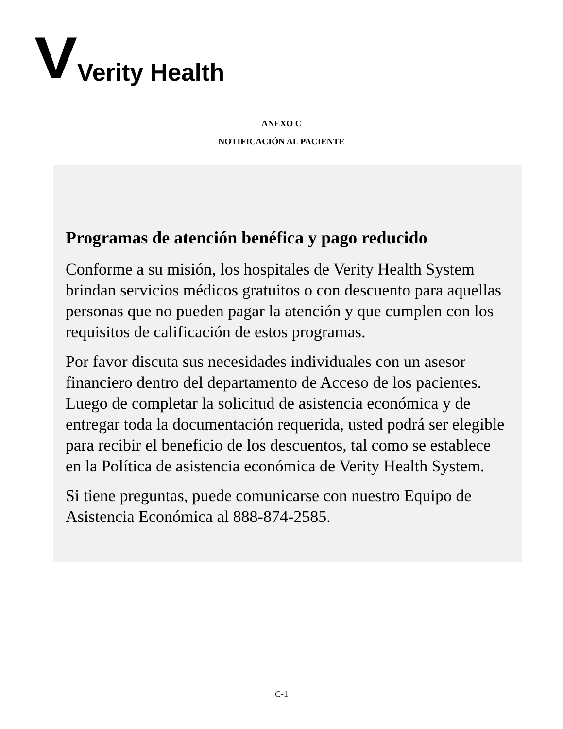V Verity Health
ANEXO C
NOTIFICACIÓN AL PACIENTE
Programas de atención benéfica y pago reducido
Conforme a su misión, los hospitales de Verity Health System brindan servicios médicos gratuitos o con descuento para aquellas personas que no pueden pagar la atención y que cumplen con los requisitos de calificación de estos programas.
Por favor discuta sus necesidades individuales con un asesor financiero dentro del departamento de Acceso de los pacientes. Luego de completar la solicitud de asistencia económica y de entregar toda la documentación requerida, usted podrá ser elegible para recibir el beneficio de los descuentos, tal como se establece en la Política de asistencia económica de Verity Health System.
Si tiene preguntas, puede comunicarse con nuestro Equipo de Asistencia Económica al 888-874-2585.
C-1